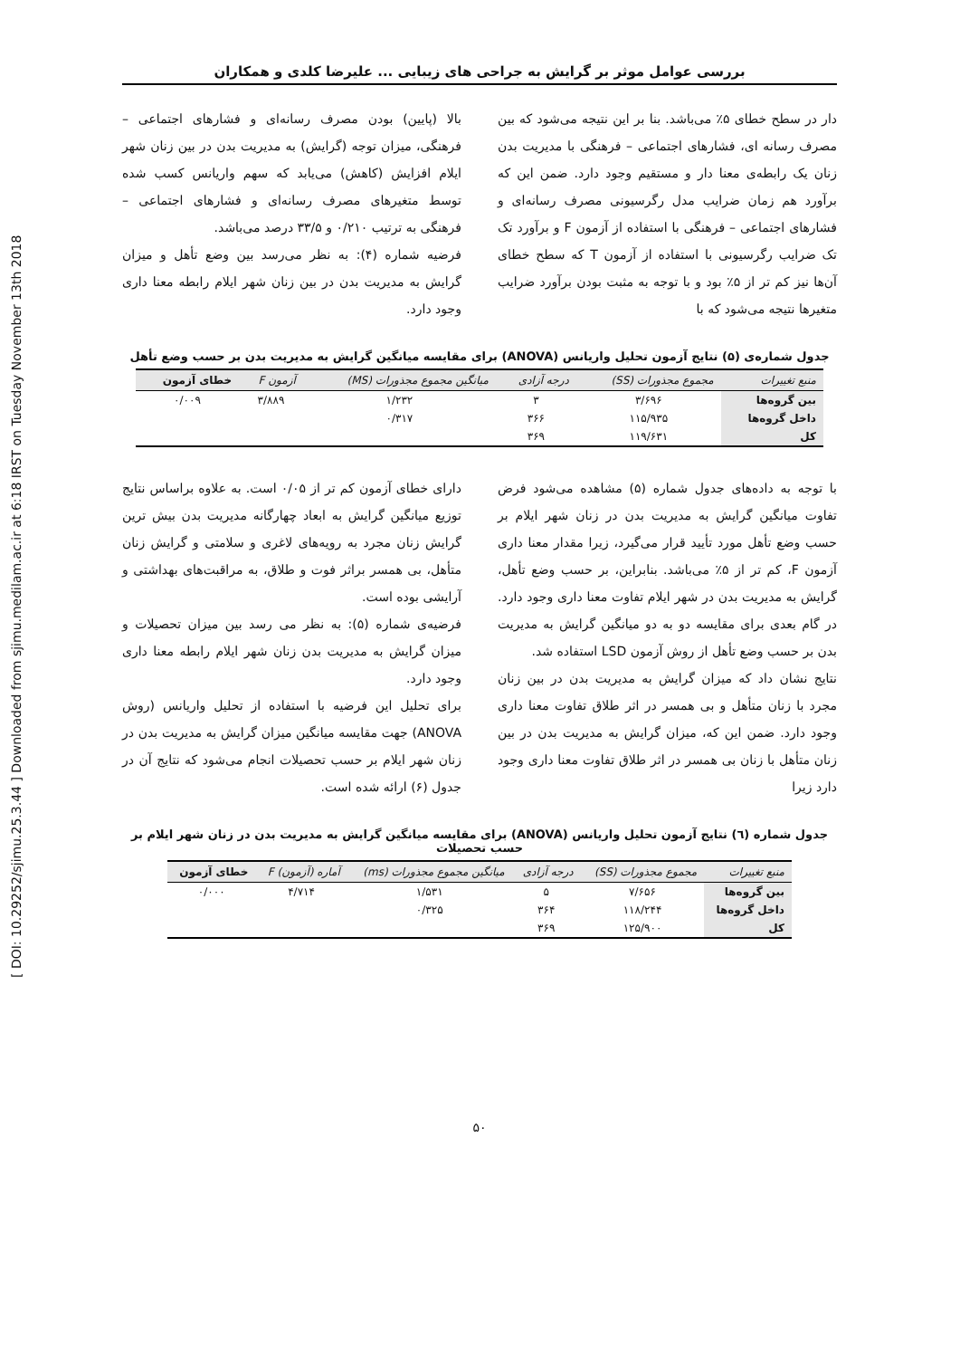[ DOI: 10.29252/sjimu.25.3.44 ] Downloaded from sjimu.medilam.ac.ir at 6:18 IRST on Tuesday November 13th 2018
بررسی عوامل موثر بر گرایش به جراحی های زیبایی ... علیرضا کلدی و همکاران
دار در سطح خطای ۵٪ می‌باشد. بنا بر این نتیجه می‌شود که بین مصرف رسانه ای، فشارهای اجتماعی – فرهنگی با مدیریت بدن زنان یک رابطه‌ی معنا دار و مستقیم وجود دارد. ضمن این که برآورد هم زمان ضرایب مدل رگرسیونی مصرف رسانه‌ای و فشارهای اجتماعی – فرهنگی با استفاده از آزمون F و برآورد تک تک ضرایب رگرسیونی با استفاده از آزمون T که سطح خطای آن‌ها نیز کم تر از ۵٪ بود و با توجه به مثبت بودن برآورد ضرایب متغیرها نتیجه می‌شود که با
بالا (پایین) بودن مصرف رسانه‌ای و فشارهای اجتماعی – فرهنگی، میزان توجه (گرایش) به مدیریت بدن در بین زنان شهر ایلام افزایش (کاهش) می‌یابد که سهم واریانس کسب شده توسط متغیرهای مصرف رسانه‌ای و فشارهای اجتماعی – فرهنگی به ترتیب ۰/۲۱۰ و ۳۳/۵ درصد می‌باشد.
فرضیه شماره (۴): به نظر می‌رسد بین وضع تأهل و میزان گرایش به مدیریت بدن در بین زنان شهر ایلام رابطه معنا داری وجود دارد.
جدول شماره‌ی (۵) نتایج آزمون تحلیل واریانس (ANOVA) برای مقایسه میانگین گرایش به مدیریت بدن بر حسب وضع تأهل
| منبع تغییرات | مجموع مجذورات (SS) | درجه آزادی | میانگین مجموع مجذورات (MS) | آزمون F | خطای آزمون |
| --- | --- | --- | --- | --- | --- |
| بین گروه‌ها | ۳/۶۹۶ | ۳ | ۱/۲۳۲ | ۳/۸۸۹ | ۰/۰۰۹ |
| داخل گروه‌ها | ۱۱۵/۹۳۵ | ۳۶۶ | ۰/۳۱۷ | | |
| کل | ۱۱۹/۶۳۱ | ۳۶۹ | | | |
با توجه به داده‌های جدول شماره (۵) مشاهده می‌شود فرض تفاوت میانگین گرایش به مدیریت بدن در زنان شهر ایلام بر حسب وضع تأهل مورد تأیید قرار می‌گیرد، زیرا مقدار معنا داری آزمون F، کم تر از ۵٪ می‌باشد. بنابراین، بر حسب وضع تأهل، گرایش به مدیریت بدن در شهر ایلام تفاوت معنا داری وجود دارد. در گام بعدی برای مقایسه دو به دو میانگین گرایش به مدیریت بدن بر حسب وضع تأهل از روش آزمون LSD استفاده شد.
نتایج نشان داد که میزان گرایش به مدیریت بدن در بین زنان مجرد با زنان متأهل و بی همسر در اثر طلاق تفاوت معنا داری وجود دارد. ضمن این که، میزان گرایش به مدیریت بدن در بین زنان متأهل با زنان بی همسر در اثر طلاق تفاوت معنا داری وجود دارد زیرا
دارای خطای آزمون کم تر از ۰/۰۵ است. به علاوه براساس نتایج توزیع میانگین گرایش به ابعاد چهارگانه مدیریت بدن بیش ترین گرایش زنان مجرد به رویه‌های لاغری و سلامتی و گرایش زنان متأهل، بی همسر براثر فوت و طلاق، به مراقبت‌های بهداشتی و آرایشی بوده است.
فرضیه‌ی شماره (۵): به نظر می رسد بین میزان تحصیلات و میزان گرایش به مدیریت بدن زنان شهر ایلام رابطه معنا داری وجود دارد.
برای تحلیل این فرضیه با استفاده از تحلیل واریانس (روش ANOVA) جهت مقایسه میانگین میزان گرایش به مدیریت بدن در زنان شهر ایلام بر حسب تحصیلات انجام می‌شود که نتایج آن در جدول (۶) ارائه شده است.
جدول شماره (٦) نتایج آزمون تحلیل واریانس (ANOVA) برای مقایسه میانگین گرایش به مدیریت بدن در زنان شهر ایلام بر حسب تحصیلات
| منبع تغییرات | مجموع مجذورات (SS) | درجه آزادی | میانگین مجموع مجذورات (ms) | آماره (آزمون) F | خطای آزمون |
| --- | --- | --- | --- | --- | --- |
| بین گروه‌ها | ۷/۶۵۶ | ۵ | ۱/۵۳۱ | ۴/۷۱۴ | ۰/۰۰۰ |
| داخل گروه‌ها | ۱۱۸/۲۴۴ | ۳۶۴ | ۰/۳۲۵ | | |
| کل | ۱۲۵/۹۰۰ | ۳۶۹ | | | |
۵۰